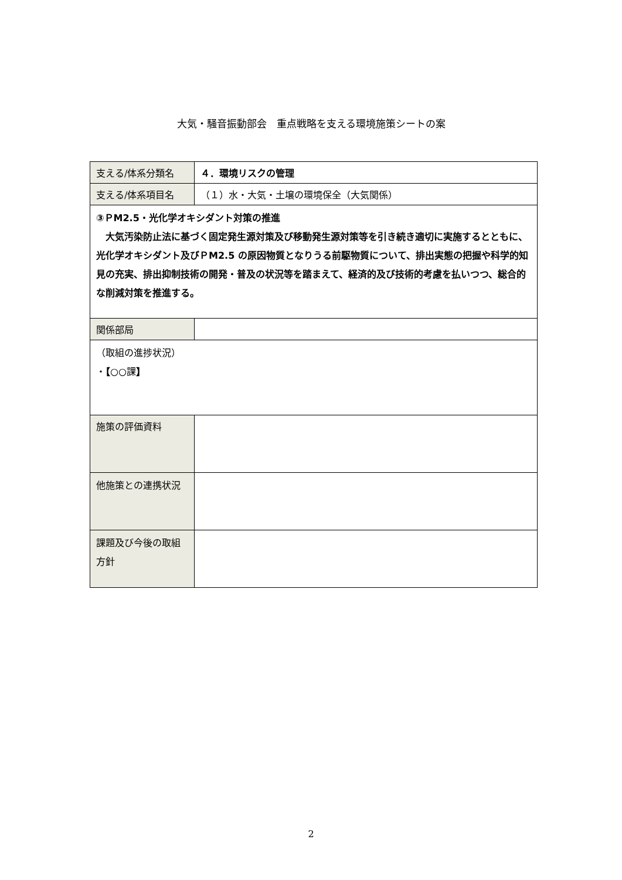大気・騒音振動部会　重点戦略を支える環境施策シートの案
| 支える/体系分類名 | ４．環境リスクの管理 |
| 支える/体系項目名 | （１）水・大気・土壌の環境保全（大気関係） |
| ③ＰM2.5・光化学オキシダント対策の推進 大気汚染防止法に基づく固定発生源対策及び移動発生源対策等を引き続き適切に実施するとともに、光化学オキシダント及びＰM2.5 の原因物質となりうる前駆物質について、排出実態の把握や科学的知見の充実、排出抑制技術の開発・普及の状況等を踏まえて、経済的及び技術的考慮を払いつつ、総合的な削減対策を推進する。 | |
| 関係部局 | |
| （取組の進捗状況） ・ 【 ○○課 】 | |
| 施策の評価資料 | |
| 他施策との連携状況 | |
| 課題及び今後の取組方針 | |
2